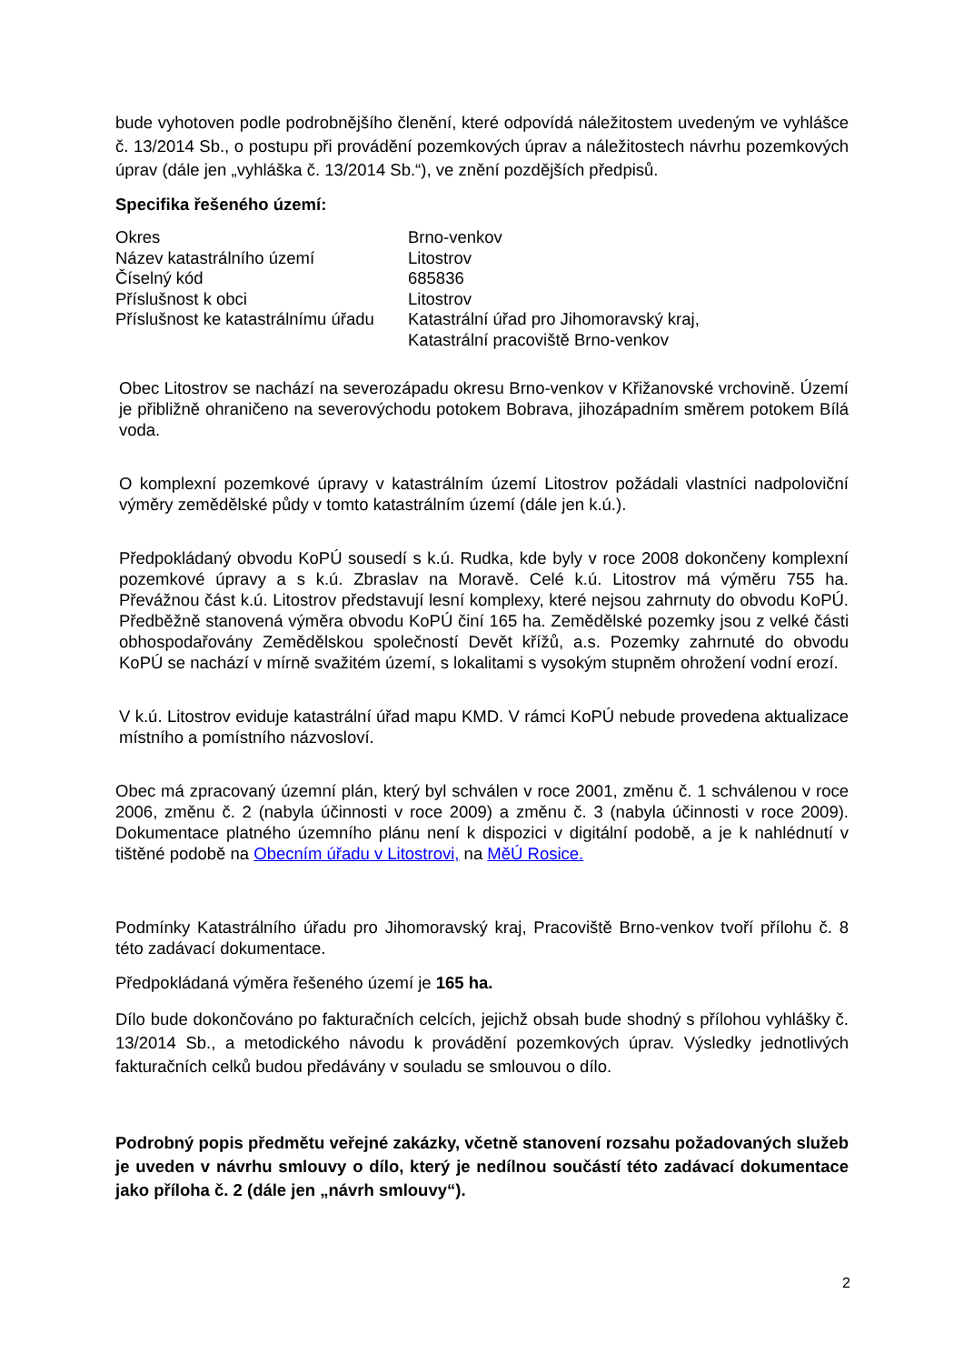bude vyhotoven podle podrobnějšího členění, které odpovídá náležitostem uvedeným ve vyhlášce č. 13/2014 Sb., o postupu při provádění pozemkových úprav a náležitostech návrhu pozemkových úprav (dále jen „vyhláška č. 13/2014 Sb.“), ve znění pozdějších předpisů.
Specifika řešeného území:
| Okres | Brno-venkov |
| Název katastrálního území | Litostrov |
| Číselný kód | 685836 |
| Příslušnost k obci | Litostrov |
| Příslušnost ke katastrálnímu úřadu | Katastrální úřad pro Jihomoravský kraj, Katastrální pracoviště Brno-venkov |
Obec Litostrov se nachází na severozápadu okresu Brno-venkov v Křižanovské vrchovině. Území je přibližně ohraničeno na severovýchodu potokem Bobrava, jihozápadním směrem potokem Bílá voda.
O komplexní pozemkové úpravy v katastrálním území Litostrov požádali vlastníci nadpoloviční výměry zemědělské půdy v tomto katastrálním území (dále jen k.ú.).
Předpokládaný obvodu KoPÚ sousedí s k.ú. Rudka, kde byly v roce 2008 dokončeny komplexní pozemkové úpravy a s k.ú. Zbraslav na Moravě. Celé k.ú. Litostrov má výměru 755 ha. Převážnou část k.ú. Litostrov představují lesní komplexy, které nejsou zahrnuty do obvodu KoPÚ. Předběžně stanovená výměra obvodu KoPÚ činí 165 ha. Zemědělské pozemky jsou z velké části obhospodařovány Zemědělskou společností Devět křížů, a.s. Pozemky zahrnuté do obvodu KoPÚ se nachází v mírně svažitém území, s lokalitami s vysokým stupněm ohrožení vodní erozí.
V k.ú. Litostrov eviduje katastrální úřad mapu KMD. V rámci KoPÚ nebude provedena aktualizace místního a pomístního názvosloví.
Obec má zpracovaný územní plán, který byl schválen v roce 2001, změnu č. 1 schválenou v roce 2006, změnu č. 2 (nabyla účinnosti v roce 2009) a změnu č. 3 (nabyla účinnosti v roce 2009). Dokumentace platného územního plánu není k dispozici v digitální podobě, a je k nahlédnutí v tištěné podobě na Obecním úřadu v Litostrovi, na MěÚ Rosice.
Podmínky Katastrálního úřadu pro Jihomoravský kraj, Pracoviště Brno-venkov tvoří přílohu č. 8 této zadávací dokumentace.
Předpokládaná výměra řešeného území je 165 ha.
Dílo bude dokončováno po fakturačních celcích, jejichž obsah bude shodný s přílohou vyhlášky č. 13/2014 Sb., a metodického návodu k provádění pozemkových úprav. Výsledky jednotlivých fakturačních celků budou předávány v souladu se smlouvou o dílo.
Podrobný popis předmětu veřejné zakázky, včetně stanovení rozsahu požadovaných služeb je uveden v návrhu smlouvy o dílo, který je nedílnou součástí této zadávací dokumentace jako příloha č. 2 (dále jen „návrh smlouvy“).
2